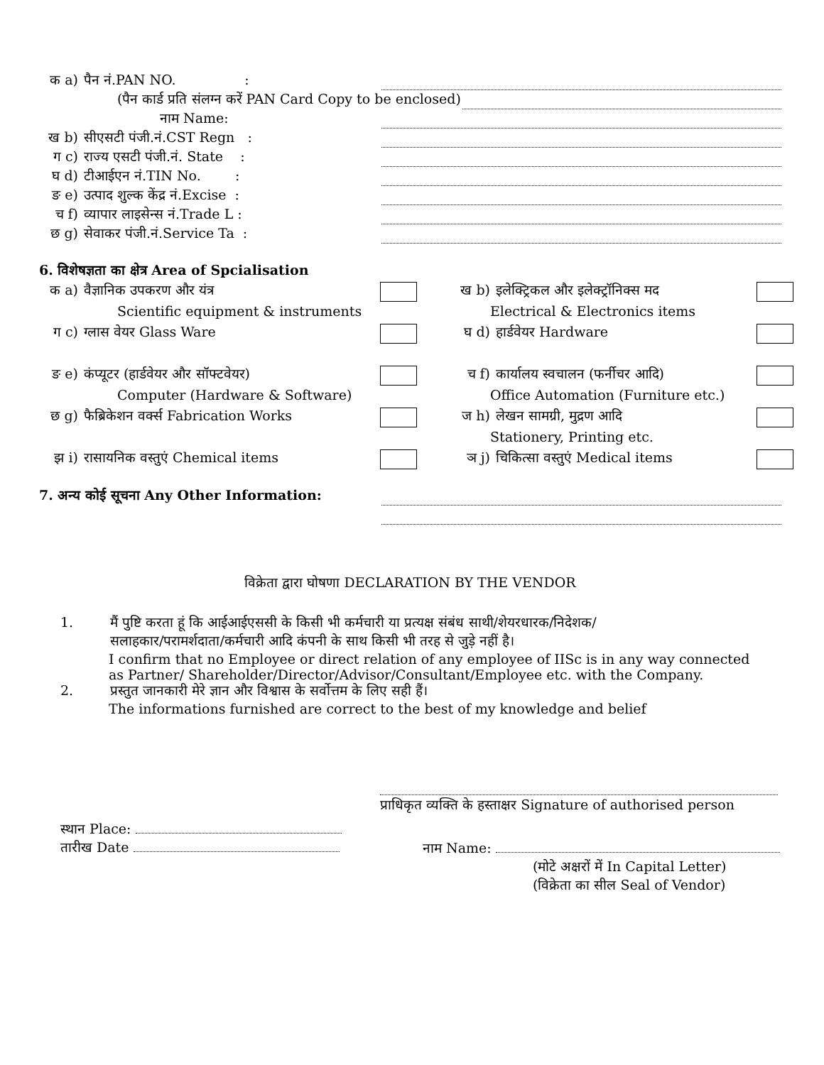क a) पैन नं.PAN NO. :
(पैन कार्ड प्रति संलग्न करें PAN Card Copy to be enclosed)
नाम Name:
ख b) सीएसटी पंजी.नं.CST Regn :
ग c) राज्य एसटी पंजी.नं. State :
घ d) टीआईएन नं.TIN No. :
ङ e) उत्पाद शुल्क केंद्र नं.Excise :
च f) व्यापार लाइसेन्स नं.Trade L :
छ g) सेवाकर पंजी.नं.Service Ta :
6. विशेषज्ञता का क्षेत्र Area of Spcialisation
क a) वैज्ञानिक उपकरण और यंत्र
ख b) इलेक्ट्रिकल और इलेक्ट्रॉनिक्स मद
Scientific equipment & instruments
Electrical & Electronics items
ग c) ग्लास वेयर Glass Ware
घ d) हार्डवेयर Hardware
ङ e) कंप्यूटर (हार्डवेयर और सॉफ्टवेयर)
च f) कार्यालय स्वचालन (फर्नीचर आदि)
Computer (Hardware & Software)
Office Automation (Furniture etc.)
छ g) फैब्रिकेशन वर्क्स Fabrication Works
ज h) लेखन सामग्री, मुद्रण आदि
Stationery, Printing etc.
झ i) रासायनिक वस्तुएं Chemical items
ञ j) चिकित्सा वस्तुएं Medical items
7. अन्य कोई सूचना Any Other Information:
विक्रेता द्वारा घोषणा DECLARATION BY THE VENDOR
1. मैं पुष्टि करता हूं कि आईआईएससी के किसी भी कर्मचारी या प्रत्यक्ष संबंध साथी/शेयरधारक/निदेशक/
सलाहकार/परामर्शदाता/कर्मचारी आदि कंपनी के साथ किसी भी तरह से जुड़े नहीं है।
I confirm that no Employee or direct relation of any employee of IISc is in any way connected
as Partner/ Shareholder/Director/Advisor/Consultant/Employee etc. with the Company.
2. प्रस्तुत जानकारी मेरे ज्ञान और विश्वास के सर्वोत्तम के लिए सही हैं।
The informations furnished are correct to the best of my knowledge and belief
प्राधिकृत व्यक्ति के हस्ताक्षर Signature of authorised person
स्थान Place:
तारीख Date
नाम Name:
(मोटे अक्षरों में In Capital Letter)
(विक्रेता का सील Seal of Vendor)